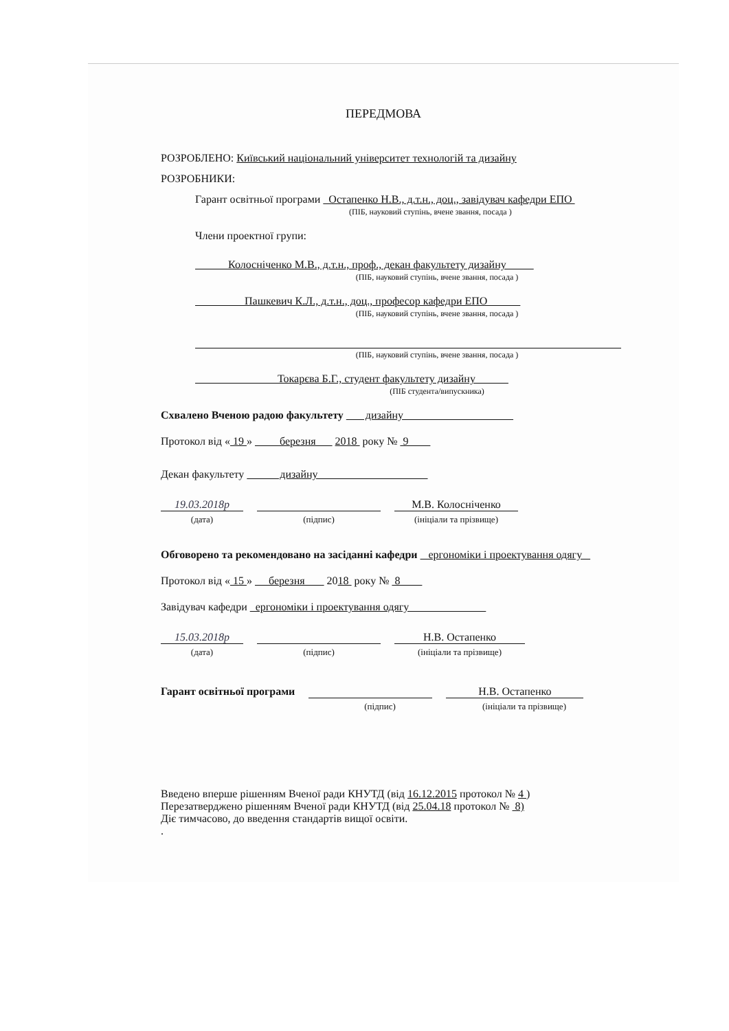ПЕРЕДМОВА
РОЗРОБЛЕНО: Київський національний університет технологій та дизайну
РОЗРОБНИКИ:
Гарант освітньої програми Остапенко Н.В., д.т.н., доц., завідувач кафедри ЕПО
(ПІБ, науковий ступінь, вчене звання, посада )
Члени проектної групи:
Колосніченко М.В., д.т.н., проф., декан факультету дизайну
(ПІБ, науковий ступінь, вчене звання, посада )
Пашкевич К.Л., д.т.н., доц., професор кафедри ЕПО
(ПІБ, науковий ступінь, вчене звання, посада )
(ПІБ, науковий ступінь, вчене звання, посада )
Токарєва Б.Г., студент факультету дизайну
(ПІБ студента/випускника)
Схвалено Вченою радою факультету дизайну
Протокол від « 19 » березня 2018 року № 9
Декан факультету дизайну
19.03.2018р М.В. Колосніченко
(дата) (підпис) (ініціали та прізвище)
Обговорено та рекомендовано на засіданні кафедри ергономіки і проектування одягу
Протокол від « 15 » березня 2018 року № 8
Завідувач кафедри ергономіки і проектування одягу
15.03.2018р Н.В. Остапенко
(дата) (підпис) (ініціали та прізвище)
Гарант освітньої програми Н.В. Остапенко
(підпис) (ініціали та прізвище)
Введено вперше рішенням Вченої ради КНУТД (від 16.12.2015 протокол № 4 )
Перезатверджено рішенням Вченої ради КНУТД (від 25.04.18 протокол № 8)
Діє тимчасово, до введення стандартів вищої освіти.
.